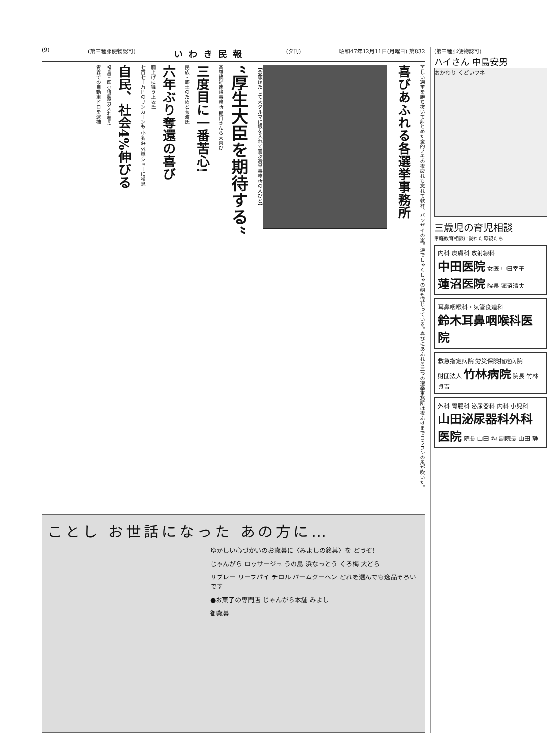(9) (第三種郵便物認可) いわき民報 (夕刊) 昭和47年12月11日(月曜日) 第832
苦しい選挙を勝ち抜いて射とめた金的ノその夜疲れも忘れて乾杯、バンザイの嵐。涙でしゃくしゃの顔も混じっている。喜びにあふれる三つの選挙事務所は夜ふけまでコウフンの風が吹いた。
喜びあふれる各選挙事務所
【念願はたして大ダルマに眼を入れて喜ぶ選挙事務所の人びと】
“厚生大臣を期待する”
斉藤候補連絡事務所 樋口さんら大喜び
三度目に一番苦心!
民族・郷土のためと菅波氏
六年ぶり奪還の喜び
胴上げに舞う上坂氏
七百七十万円のリンカーンも 小名浜 外車ショーに嘆息
自民、社会4%伸びる
福島三区 党派勢力入れ替え
青森での自動車ドロを逮捕
ことし お世話になった あの方に…
ゆかしい心づかいのお歳暮に〈みよしの銘菓〉を どうぞ!
じゃんがら ロッサージュ うの島 浜なっとう くろ梅 大どら
サブレー リーフパイ チロル バームクーヘン どれを選んでも逸品ぞろいです
●お菓子の専門店 じゃんがら本舗 みよし
御歳暮
(第三種郵便物認可)
ハイさん 中島安男
おかわり くどいワネ
三歳児の育児相談
家庭教育相談に訪れた母親たち
内科 皮膚科 放射線科
中田医院 女医 中田幸子
蓮沼医院 院長 蓮沼清夫
耳鼻咽喉科・気管食道科
鈴木耳鼻咽喉科医院
救急指定病院 労災保険指定病院
財団法人 竹林病院 院長 竹林貞吉
外科 胃腸科 泌尿器科 内科 小児科
山田泌尿器科外科医院 院長 山田 均 副院長 山田 静